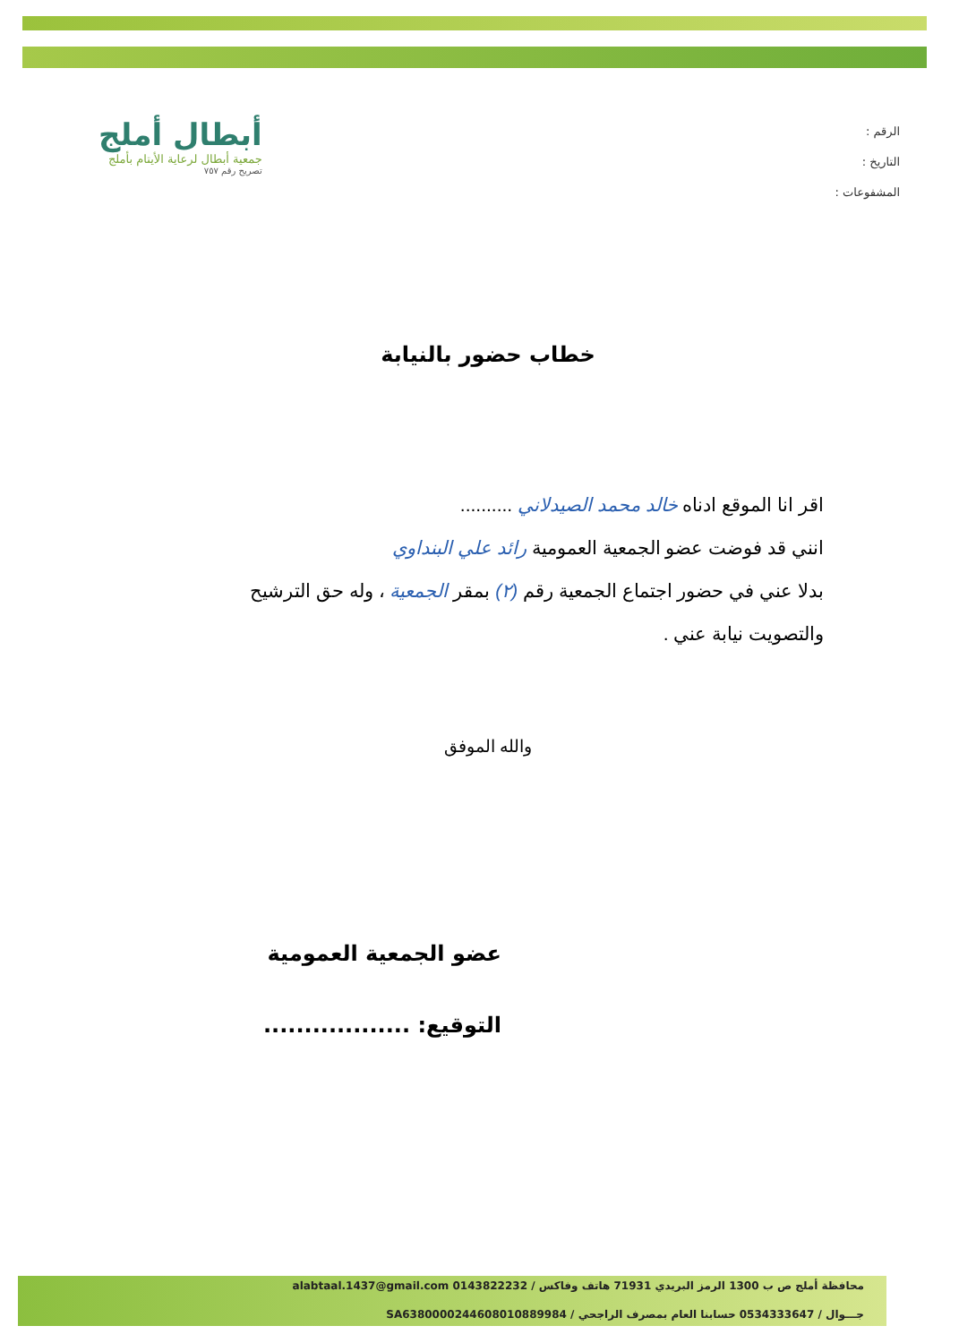الرقم :
التاريخ :
المشفوعات :
أبطال أملج
جمعية أبطال لرعاية الأيتام بأملج
تصريح رقم ٧٥٧
خطاب حضور بالنيابة
اقر انا الموقع ادناه خالد محمد الصيدلاني ..........
انني قد فوضت عضو الجمعية العمومية رائد علي البنداوي
بدلا عني في حضور اجتماع الجمعية رقم (٢) بمقر الجمعية ، وله حق الترشيح والتصويت نيابة عني .
والله الموفق
عضو الجمعية العمومية
التوقيع: ..................
محافظة أملج ص ب 1300 الرمز البريدي 71931 هاتف وفاكس / 0143822232 alabtaal.1437@gmail.com
جـــوال / 0534333647 حسابنا العام بمصرف الراجحي / SA6380000244608010889984